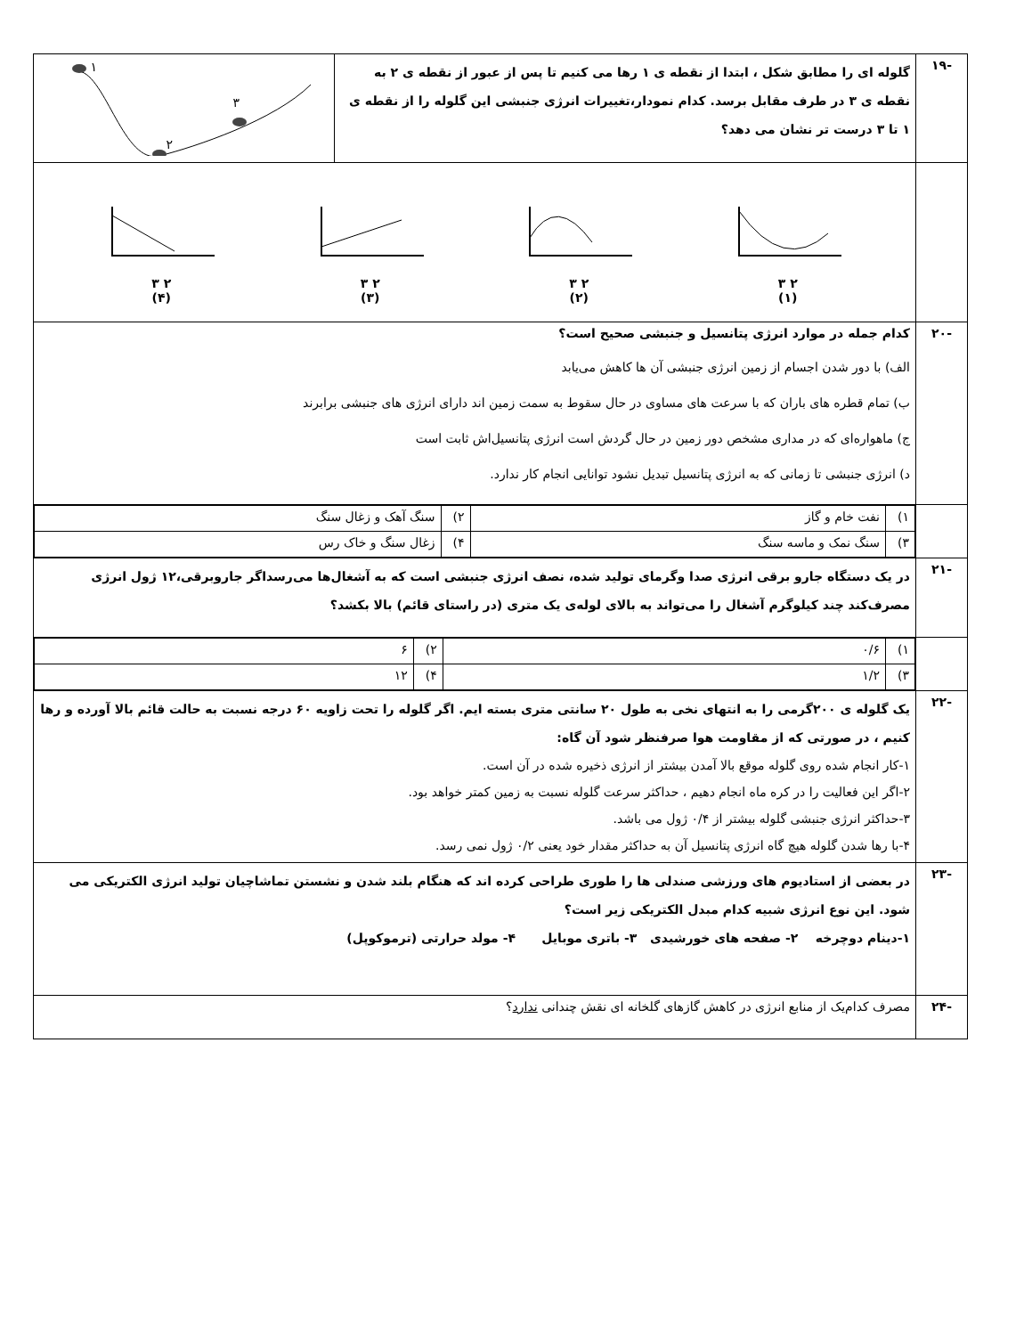| -۱۹ | گلوله ای را مطابق شکل ، ابتدا از نقطه ی ۱ رها می کنیم تا پس از عبور از نقطه ی ۲ به نقطه ی ۳ در طرف مقابل برسد. کدام نمودار،تغییرات انرژی جنبشی این گلوله را از نقطه ی ۱ تا ۳ درست تر نشان می دهد؟ | ۱ ۲ ۳ |
| | ۲ ۳ (۱) ۲ ۳ (۲) ۲ ۳ (۳) ۲ ۳ (۴) | |
| -۲۰ | کدام جمله در موارد انرژی پتانسیل و جنبشی صحیح است؟ الف) با دور شدن اجسام از زمین انرژی جنبشی آن ها کاهش می‌یابد ب) تمام قطره های باران که با سرعت های مساوی در حال سقوط به سمت زمین اند دارای انرژی های جنبشی برابرند ج) ماهواره‌ای که در مداری مشخص دور زمین در حال گردش است انرژی پتانسیل‌اش ثابت است د) انرژی جنبشی تا زمانی که به انرژی پتانسیل تبدیل نشود توانایی انجام کار ندارد. | |
| | / ۱) / نفت خام و گاز / ۲) / سنگ آهک و زغال سنگ / / ۳) / سنگ نمک و ماسه سنگ / ۴) / زغال سنگ و خاک رس / | |
| -۲۱ | در یک دستگاه جارو برقی انرژی صدا وگرمای تولید شده، نصف انرژی جنبشی است که به آشغال‌ها می‌رسداگر جاروبرقی،۱۲ ژول انرژی مصرف‌کند چند کیلوگرم آشغال را می‌تواند به بالای لوله‌ی یک متری (در راستای قائم) بالا بکشد؟ | |
| | / ۱) / ۰/۶ / ۲) / ۶ / / ۳) / ۱/۲ / ۴) / ۱۲ / | |
| -۲۲ | یک گلوله ی ۲۰۰گرمی را به انتهای نخی به طول ۲۰ سانتی متری بسته ایم. اگر گلوله را تحت زاویه ۶۰ درجه نسبت به حالت قائم بالا آورده و رها کنیم ، در صورتی که از مقاومت هوا صرفنظر شود آن گاه: ۱-کار انجام شده روی گلوله موقع بالا آمدن بیشتر از انرژی ذخیره شده در آن است. ۲-اگر این فعالیت را در کره ماه انجام دهیم ، حداکثر سرعت گلوله نسبت به زمین کمتر خواهد بود. ۳-حداکثر انرژی جنبشی گلوله بیشتر از ۰/۴ ژول می باشد. ۴-با رها شدن گلوله هیچ گاه انرژی پتانسیل آن به حداکثر مقدار خود یعنی ۰/۲ ژول نمی رسد. | |
| -۲۳ | در بعضی از استادیوم های ورزشی صندلی ها را طوری طراحی کرده اند که هنگام بلند شدن و نشستن تماشاچیان تولید انرژی الکتریکی می شود. این نوع انرژی شبیه کدام مبدل الکتریکی زیر است؟ ۱-دینام دوچرخه ۲- صفحه های خورشیدی ۳- باتری موبایل ۴- مولد حرارتی (ترموکوپل) | |
| -۲۴ | مصرف کدام‌یک از منابع انرژی در کاهش گازهای گلخانه ای نقش چندانی ندارد ؟ | |